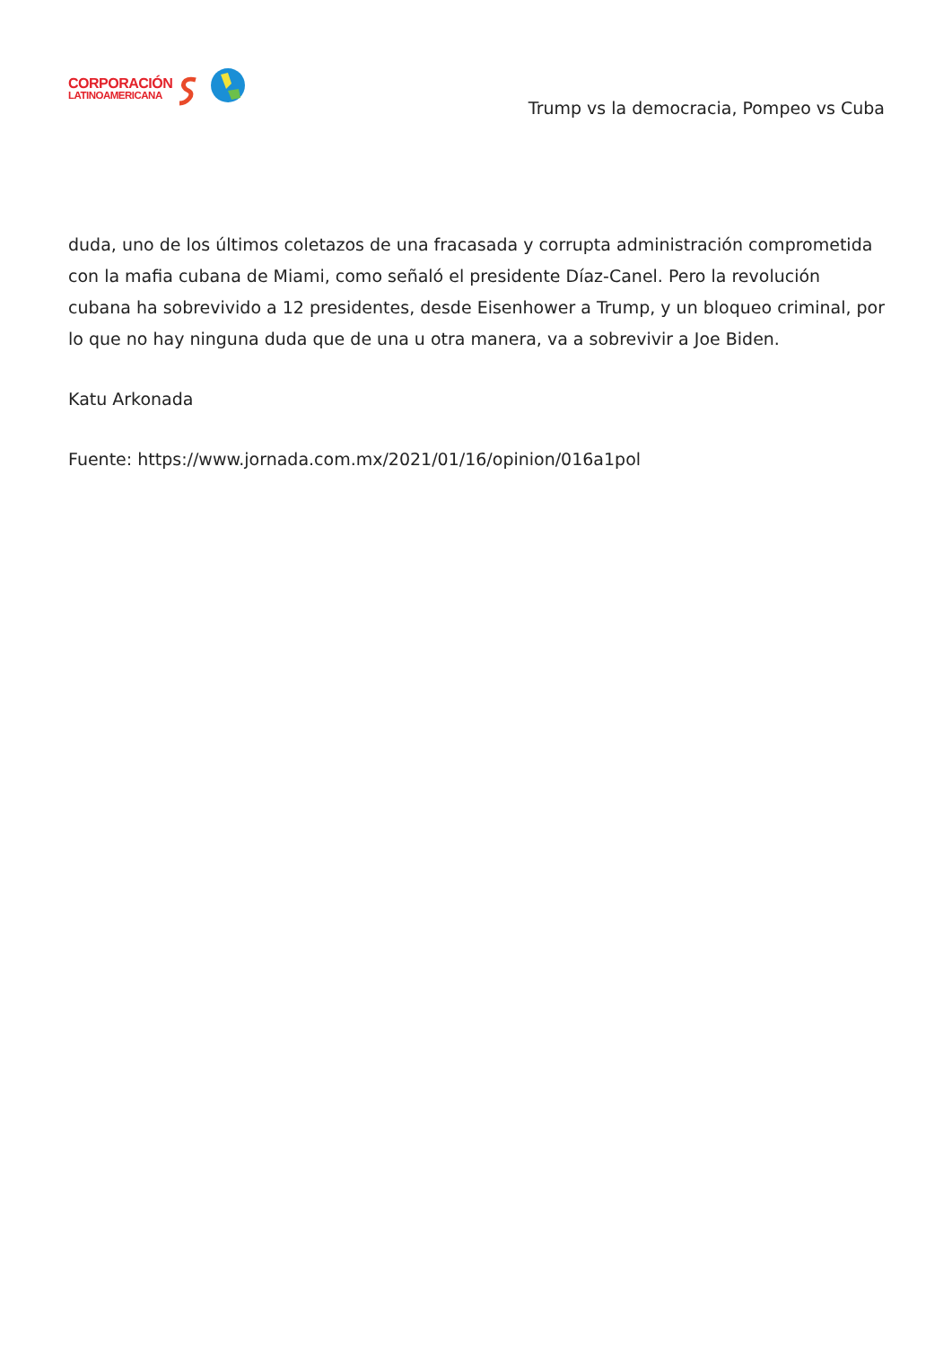CORPORACIÓN
LATINOAMERICANA
Trump vs la democracia, Pompeo vs Cuba
duda, uno de los últimos coletazos de una fracasada y corrupta administración comprometida con la mafia cubana de Miami, como señaló el presidente Díaz-Canel. Pero la revolución cubana ha sobrevivido a 12 presidentes, desde Eisenhower a Trump, y un bloqueo criminal, por lo que no hay ninguna duda que de una u otra manera, va a sobrevivir a Joe Biden.
Katu Arkonada
Fuente: https://www.jornada.com.mx/2021/01/16/opinion/016a1pol